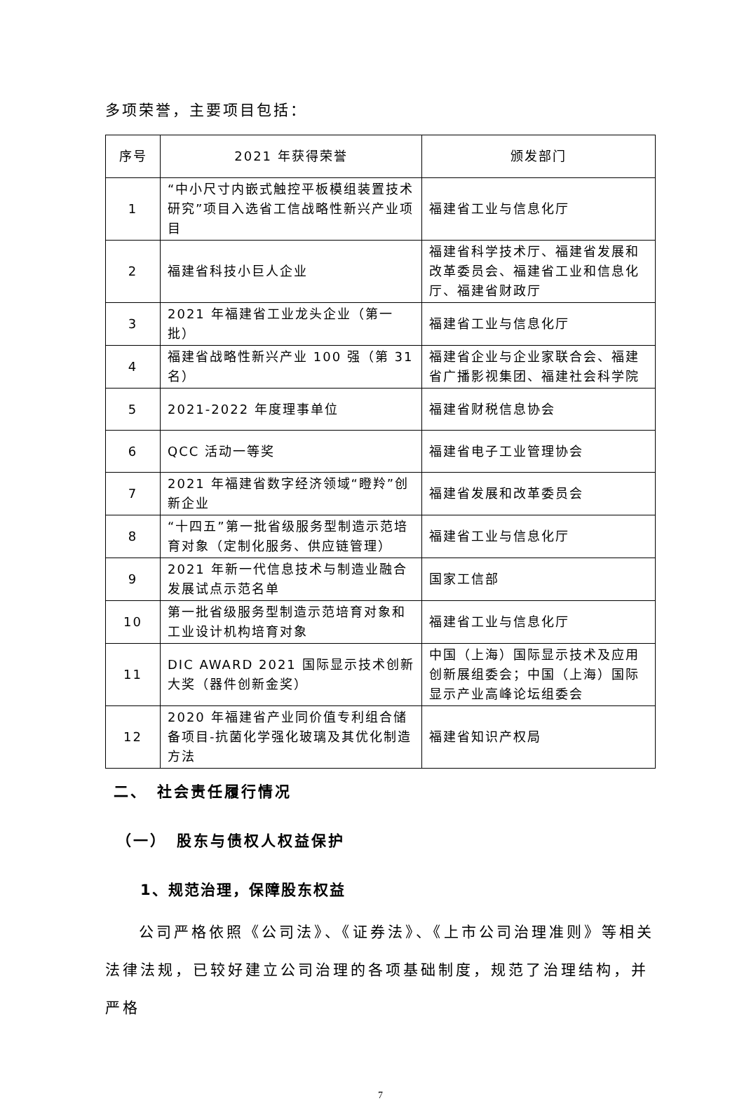多项荣誉，主要项目包括：
| 序号 | 2021 年获得荣誉 | 颁发部门 |
| --- | --- | --- |
| 1 | “中小尺寸内嵌式触控平板模组装置技术研究”项目入选省工信战略性新兴产业项目 | 福建省工业与信息化厅 |
| 2 | 福建省科技小巨人企业 | 福建省科学技术厅、福建省发展和改革委员会、福建省工业和信息化厅、福建省财政厅 |
| 3 | 2021 年福建省工业龙头企业（第一批） | 福建省工业与信息化厅 |
| 4 | 福建省战略性新兴产业 100 强（第 31 名） | 福建省企业与企业家联合会、福建省广播影视集团、福建社会科学院 |
| 5 | 2021-2022 年度理事单位 | 福建省财税信息协会 |
| 6 | QCC 活动一等奖 | 福建省电子工业管理协会 |
| 7 | 2021 年福建省数字经济领域“瞪羚”创新企业 | 福建省发展和改革委员会 |
| 8 | “十四五”第一批省级服务型制造示范培育对象（定制化服务、供应链管理） | 福建省工业与信息化厅 |
| 9 | 2021 年新一代信息技术与制造业融合发展试点示范名单 | 国家工信部 |
| 10 | 第一批省级服务型制造示范培育对象和工业设计机构培育对象 | 福建省工业与信息化厅 |
| 11 | DIC AWARD 2021 国际显示技术创新大奖（器件创新金奖） | 中国（上海）国际显示技术及应用创新展组委会；中国（上海）国际显示产业高峰论坛组委会 |
| 12 | 2020 年福建省产业同价值专利组合储备项目-抗菌化学强化玻璃及其优化制造方法 | 福建省知识产权局 |
二、　社会责任履行情况
（一）　股东与债权人权益保护
1、规范治理，保障股东权益
公司严格依照《公司法》、《证券法》、《上市公司治理准则》等相关法律法规，已较好建立公司治理的各项基础制度，规范了治理结构，并严格
7